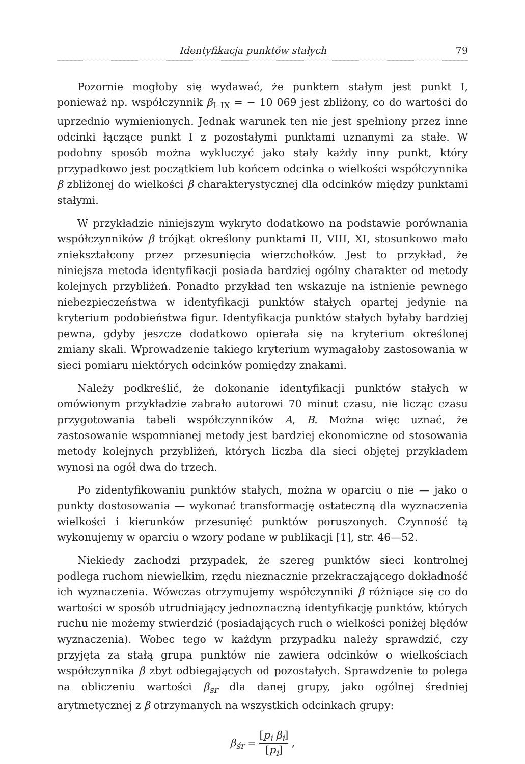Identyfikacja punktów stałych 79
Pozornie mogłoby się wydawać, że punktem stałym jest punkt I, ponieważ np. współczynnik β<sub>I–IX</sub> = − 10 069 jest zbliżony, co do wartości do uprzednio wymienionych. Jednak warunek ten nie jest spełniony przez inne odcinki łączące punkt I z pozostałymi punktami uznanymi za stałe. W podobny sposób można wykluczyć jako stały każdy inny punkt, który przypadkowo jest początkiem lub końcem odcinka o wielkości współczynnika β zbliżonej do wielkości β charakterystycznej dla odcinków między punktami stałymi.
W przykładzie niniejszym wykryto dodatkowo na podstawie porównania współczynników β trójkąt określony punktami II, VIII, XI, stosunkowo mało zniekształcony przez przesunięcia wierzchołków. Jest to przykład, że niniejsza metoda identyfikacji posiada bardziej ogólny charakter od metody kolejnych przybliżeń. Ponadto przykład ten wskazuje na istnienie pewnego niebezpieczeństwa w identyfikacji punktów stałych opartej jedynie na kryterium podobieństwa figur. Identyfikacja punktów stałych byłaby bardziej pewna, gdyby jeszcze dodatkowo opierała się na kryterium określonej zmiany skali. Wprowadzenie takiego kryterium wymagałoby zastosowania w sieci pomiaru niektórych odcinków pomiędzy znakami.
Należy podkreślić, że dokonanie identyfikacji punktów stałych w omówionym przykładzie zabrało autorowi 70 minut czasu, nie licząc czasu przygotowania tabeli współczynników A, B. Można więc uznać, że zastosowanie wspomnianej metody jest bardziej ekonomiczne od stosowania metody kolejnych przybliżeń, których liczba dla sieci objętej przykładem wynosi na ogół dwa do trzech.
Po zidentyfikowaniu punktów stałych, można w oparciu o nie — jako o punkty dostosowania — wykonać transformację ostateczną dla wyznaczenia wielkości i kierunków przesunięć punktów poruszonych. Czynność tą wykonujemy w oparciu o wzory podane w publikacji [1], str. 46—52.
Niekiedy zachodzi przypadek, że szereg punktów sieci kontrolnej podlega ruchom niewielkim, rzędu nieznacznie przekraczającego dokładność ich wyznaczenia. Wówczas otrzymujemy współczynniki β różniące się co do wartości w sposób utrudniający jednoznaczną identyfikację punktów, których ruchu nie możemy stwierdzić (posiadających ruch o wielkości poniżej błędów wyznaczenia). Wobec tego w każdym przypadku należy sprawdzić, czy przyjęta za stałą grupa punktów nie zawiera odcinków o wielkościach współczynnika β zbyt odbiegających od pozostałych. Sprawdzenie to polega na obliczeniu wartości β<sub>sr</sub> dla danej grupy, jako ogólnej średniej arytmetycznej z β otrzymanych na wszystkich odcinkach grupy:
β<sub>śr</sub> = [p<sub>i</sub> β<sub>i</sub>] [p<sub>i</sub>] ,